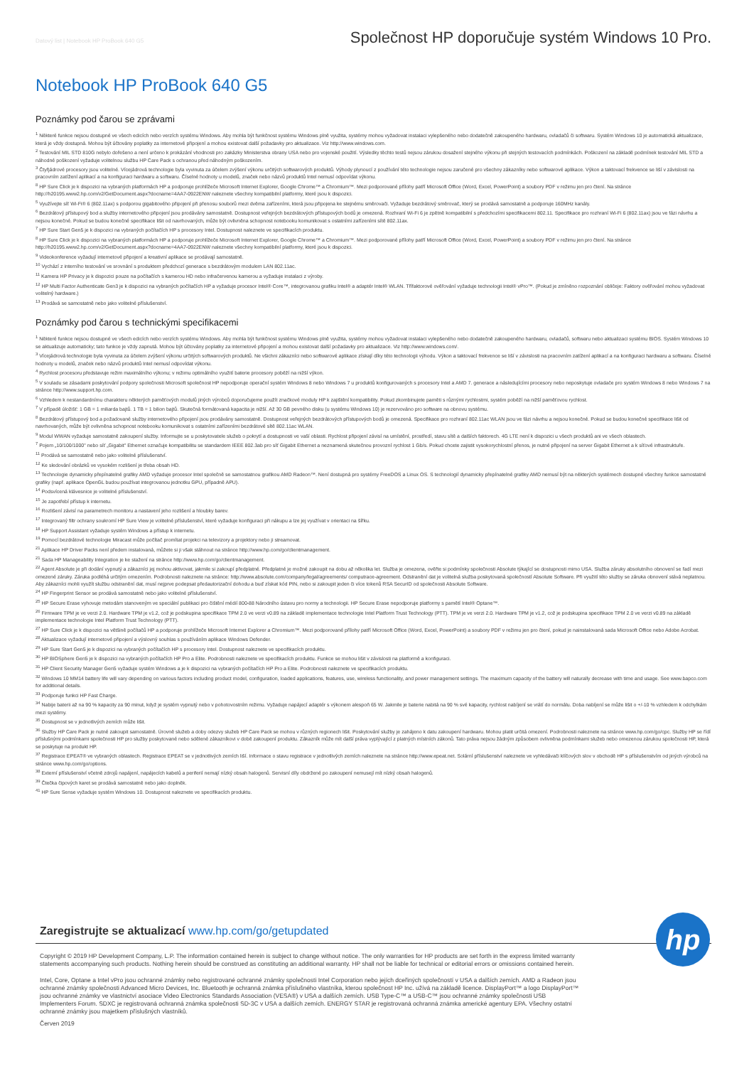Datový list | Notebook HP ProBook 640 G5 Společnost HP doporučuje systém Windows 10 Pro.
Notebook HP ProBook 640 G5
Poznámky pod čarou se zprávami
<sup>1</sup> Některé funkce nejsou dostupné ve všech edicích nebo verzích systému Windows. Aby mohla být funkčnost systému Windows plně využita, systémy mohou vyžadovat instalaci vylepšeného nebo dodatečně zakoupeného hardwaru, ovladačů či softwaru. Systém Windows 10 je automatická aktualizace, která je vždy dostupná. Mohou být účtovány poplatky za internetové připojení a mohou existovat další požadavky pro aktualizace. Viz http://www.windows.com.
<sup>2</sup> Testování MIL STD 810G nebylo dořešeno a není určeno k prokázání vhodnosti pro zakázky Ministerstva obrany USA nebo pro vojenské použití. Výsledky těchto testů nejsou zárukou dosažení stejného výkonu při stejných testovacích podmínkách. Poškození na základě podmínek testování MIL STD a náhodné poškození vyžaduje volitelnou službu HP Care Pack s ochranou před náhodným poškozením.
<sup>3</sup> Čtyřjádrové procesory jsou volitelné. Vícejádrová technologie byla vyvinuta za účelem zvýšení výkonu určitých softwarových produktů. Výhody plynoucí z používání této technologie nejsou zaručené pro všechny zákazníky nebo softwarové aplikace. Výkon a taktovací frekvence se liší v závislosti na pracovním zatížení aplikací a na konfiguraci hardwaru a softwaru. Číselné hodnoty u modelů, značek nebo názvů produktů Intel nemusí odpovídat výkonu.
<sup>8</sup> HP Sure Click je k dispozici na vybraných platformách HP a podporuje prohlížeče Microsoft Internet Explorer, Google Chrome™ a Chromium™. Mezi podporované přílohy patří Microsoft Office (Word, Excel, PowerPoint) a soubory PDF v režimu jen pro čtení. Na stránce http://h20195.www2.hp.com/v2/GetDocument.aspx?docname=4AA7-0922ENW naleznete všechny kompatibilní platformy, které jsou k dispozici.
<sup>5</sup> Využívejte síť Wi-Fi® 6 (802.11ax) s podporou gigabitového připojení při přenosu souborů mezi dvěma zařízeními, která jsou připojena ke stejnému směrovači. Vyžaduje bezdrátový směrovač, který se prodává samostatně a podporuje 160MHz kanály.
<sup>6</sup> Bezdrátový přístupový bod a služby internetového připojení jsou prodávány samostatně. Dostupnost veřejných bezdrátových přístupových bodů je omezená. Rozhraní Wi-Fi 6 je zpětně kompatibilní s předchozími specifikacemi 802.11. Specifikace pro rozhraní Wi-Fi 6 (802.11ax) jsou ve fázi návrhu a nejsou konečné. Pokud se budou konečné specifikace lišit od navrhovaných, může být ovlivněna schopnost notebooku komunikovat s ostatními zařízeními sítě 802.11ax.
<sup>7</sup> HP Sure Start Gen5 je k dispozici na vybraných počítačích HP s procesory Intel. Dostupnost naleznete ve specifikacích produktu.
<sup>8</sup> HP Sure Click je k dispozici na vybraných platformách HP a podporuje prohlížeče Microsoft Internet Explorer, Google Chrome™ a Chromium™. Mezi podporované přílohy patří Microsoft Office (Word, Excel, PowerPoint) a soubory PDF v režimu jen pro čtení. Na stránce http://h20195.www2.hp.com/v2/GetDocument.aspx?docname=4AA7-0922ENW naleznete všechny kompatibilní platformy, které jsou k dispozici.
<sup>9</sup> Videokonference vyžadují internetové připojení a kreativní aplikace se prodávají samostatně.
<sup>10</sup> Vychází z interního testování ve srovnání s produktem předchozí generace s bezdrátovým modulem LAN 802.11ac.
<sup>11</sup> Kamera HP Privacy je k dispozici pouze na počítačích s kamerou HD nebo infračervenou kamerou a vyžaduje instalaci z výroby.
<sup>12</sup> HP Multi Factor Authenticate Gen3 je k dispozici na vybraných počítačích HP a vyžaduje procesor Intel® Core™, integrovanou grafiku Intel® a adaptér Intel® WLAN. Třífaktorové ověřování vyžaduje technologii Intel® vPro™. (Pokud je zmíněno rozpoznání obličeje: Faktory ověřování mohou vyžadovat volitelný hardware.)
<sup>13</sup> Prodává se samostatně nebo jako volitelné příslušenství.
Poznámky pod čarou s technickými specifikacemi
<sup>1</sup> Některé funkce nejsou dostupné ve všech edicích nebo verzích systému Windows. Aby mohla být funkčnost systému Windows plně využita, systémy mohou vyžadovat instalaci vylepšeného nebo dodatečně zakoupeného hardwaru, ovladačů, softwaru nebo aktualizaci systému BIOS. Systém Windows 10 se aktualizuje automaticky; tato funkce je vždy zapnutá. Mohou být účtovány poplatky za internetové připojení a mohou existovat další požadavky pro aktualizace. Viz http://www.windows.com/.
<sup>3</sup> Vícejádrová technologie byla vyvinuta za účelem zvýšení výkonu určitých softwarových produktů. Ne všichni zákazníci nebo softwarové aplikace získají díky této technologii výhodu. Výkon a taktovací frekvence se liší v závislosti na pracovním zatížení aplikací a na konfiguraci hardwaru a softwaru. Číselné hodnoty u modelů, značek nebo názvů produktů Intel nemusí odpovídat výkonu.
<sup>4</sup> Rychlost procesoru představuje režim maximálního výkonu; v režimu optimálního využití baterie procesory poběží na nižší výkon.
<sup>5</sup> V souladu se zásadami poskytování podpory společnosti Microsoft společnost HP nepodporuje operační systém Windows 8 nebo Windows 7 u produktů konfigurovaných s procesory Intel a AMD 7. generace a následujícími procesory nebo neposkytuje ovladače pro systém Windows 8 nebo Windows 7 na stránce http://www.support.hp.com.
<sup>6</sup> Vzhledem k nestandardnímu charakteru některých paměťových modulů jiných výrobců doporučujeme použít značkové moduly HP k zajištění kompatibility. Pokud zkombinujete paměti s různými rychlostmi, systém poběží na nižší paměťovou rychlost.
<sup>7</sup> V případě úložišť: 1 GB = 1 miliarda bajtů. 1 TB = 1 bilion bajtů. Skutečná formátovaná kapacita je nižší. Až 30 GB pevného disku (u systému Windows 10) je rezervováno pro software na obnovu systému.
<sup>8</sup> Bezdrátový přístupový bod a požadované služby internetového připojení jsou prodávány samostatně. Dostupnost veřejných bezdrátových přístupových bodů je omezená. Specifikace pro rozhraní 802.11ac WLAN jsou ve fázi návrhu a nejsou konečné. Pokud se budou konečné specifikace lišit od navrhovaných, může být ovlivněna schopnost notebooku komunikovat s ostatními zařízeními bezdrátové sítě 802.11ac WLAN.
<sup>9</sup> Modul WWAN vyžaduje samostatně zakoupení služby. Informujte se u poskytovatele služeb o pokrytí a dostupnosti ve vaší oblasti. Rychlost připojení závisí na umístění, prostředí, stavu sítě a dalších faktorech. 4G LTE není k dispozici u všech produktů ani ve všech oblastech.
<sup>7</sup> Pojem „10/100/1000" nebo síť „Gigabit" Ethernet označuje kompatibilitu se standardem IEEE 802.3ab pro síť Gigabit Ethernet a neznamená skutečnou provozní rychlost 1 Gb/s. Pokud chcete zajistit vysokorychlostní přenos, je nutné připojení na server Gigabit Ethernet a k síťové infrastruktuře.
<sup>11</sup> Prodává se samostatně nebo jako volitelné příslušenství.
<sup>12</sup> Ke sledování obrázků ve vysokém rozlišení je třeba obsah HD.
<sup>13</sup> Technologie dynamicky přepínatelné grafiky AMD vyžaduje procesor Intel společně se samostatnou grafikou AMD Radeon™. Není dostupná pro systémy FreeDOS a Linux OS. S technologií dynamicky přepínatelné grafiky AMD nemusí být na některých systémech dostupné všechny funkce samostatné grafiky (např. aplikace OpenGL budou používat integrovanou jednotku GPU, případně APU).
<sup>14</sup> Podsvícená klávesnice je volitelné příslušenství.
<sup>15</sup> Je zapotřebí přístup k internetu.
<sup>16</sup> Rozlišení závisí na parametrech monitoru a nastavení jeho rozlišení a hloubky barev.
<sup>17</sup> Integrovaný filtr ochrany soukromí HP Sure View je volitelné příslušenství, které vyžaduje konfiguraci při nákupu a lze jej využívat v orientaci na šířku.
<sup>18</sup> HP Support Assistant vyžaduje systém Windows a přístup k internetu.
<sup>19</sup> Pomocí bezdrátové technologie Miracast může počítač promítat projekci na televizory a projektory nebo ji streamovat.
<sup>21</sup> Aplikace HP Driver Packs není předem instalovaná, můžete si ji však stáhnout na stránce http://www.hp.com/go/clientmanagement.
<sup>21</sup> Sada HP Manageability Integration je ke stažení na stránce http://www.hp.com/go/clientmanagement.
<sup>22</sup> Agent Absolute je při dodání vypnutý a zákazníci jej mohou aktivovat, jakmile si zakoupí předplatné. Předplatné je možné zakoupit na dobu až několika let. Služba je omezena, ověřte si podmínky společnosti Absolute týkající se dostupnosti mimo USA. Služba záruky absolutního obnovení se řadí mezi omezené záruky. Záruka podléhá určitým omezením. Podrobnosti naleznete na stránce: http://www.absolute.com/company/legal/agreements/ computrace-agreement. Odstranění dat je volitelná služba poskytovaná společností Absolute Software. Při využití této služby se záruka obnovení stává neplatnou. Aby zákazníci mohli využít službu odstranění dat, musí nejprve podepsat předautorizační dohodu a buď získat kód PIN, nebo si zakoupit jeden či více tokenů RSA SecurID od společnosti Absolute Software.
<sup>24</sup> HP Fingerprint Sensor se prodává samostatně nebo jako volitelné příslušenství.
<sup>25</sup> HP Secure Erase vyhovuje metodám stanoveným ve speciální publikaci pro čištění médií 800-88 Národního ústavu pro normy a technologii. HP Secure Erase nepodporuje platformy s pamětí Intel® Optane™.
<sup>26</sup> Firmware TPM je ve verzi 2.0. Hardware TPM je v1.2, což je podskupina specifikace TPM 2.0 ve verzi v0.89 na základě implementace technologie Intel Platform Trust Technology (PTT). TPM je ve verzi 2.0. Hardware TPM je v1.2, což je podskupina specifikace TPM 2.0 ve verzi v0.89 na základě implementace technologie Intel Platform Trust Technology (PTT).
<sup>27</sup> HP Sure Click je k dispozici na většině počítačů HP a podporuje prohlížeče Microsoft Internet Explorer a Chromium™. Mezi podporované přílohy patří Microsoft Office (Word, Excel, PowerPoint) a soubory PDF v režimu jen pro čtení, pokud je nainstalovaná sada Microsoft Office nebo Adobe Acrobat.
<sup>28</sup> Aktualizace vyžadují internetové připojení a výslovný souhlas s používáním aplikace Windows Defender.
<sup>29</sup> HP Sure Start Gen5 je k dispozici na vybraných počítačích HP s procesory Intel. Dostupnost naleznete ve specifikacích produktu.
<sup>30</sup> HP BIOSphere Gen5 je k dispozici na vybraných počítačích HP Pro a Elite. Podrobnosti naleznete ve specifikacích produktu. Funkce se mohou lišit v závislosti na platformě a konfiguraci.
<sup>31</sup> HP Client Security Manager Gen5 vyžaduje systém Windows a je k dispozici na vybraných počítačích HP Pro a Elite. Podrobnosti naleznete ve specifikacích produktu.
<sup>32</sup> Windows 10 MM14 battery life will vary depending on various factors including product model, configuration, loaded applications, features, use, wireless functionality, and power management settings. The maximum capacity of the battery will naturally decrease with time and usage. See www.bapco.com for additional details.
<sup>33</sup> Podporuje funkci HP Fast Charge.
<sup>34</sup> Nabije baterii až na 90 % kapacity za 90 minut, když je systém vypnutý nebo v pohotovostním režimu. Vyžaduje napájecí adaptér s výkonem alespoň 65 W. Jakmile je baterie nabitá na 90 % své kapacity, rychlost nabíjení se vrátí do normálu. Doba nabíjení se může lišit o +/-10 % vzhledem k odchylkám mezi systémy.
<sup>35</sup> Dostupnost se v jednotlivých zemích může lišit.
<sup>36</sup> Služby HP Care Pack je nutné zakoupit samostatně. Úrovně služeb a doby odezvy služeb HP Care Pack se mohou v různých regionech lišit. Poskytování služby je zahájeno k datu zakoupení hardwaru. Mohou platit určitá omezení. Podrobnosti naleznete na stránce www.hp.com/go/cpc. Služby HP se řídí příslušnými podmínkami společnosti HP pro služby poskytované nebo sdělené zákazníkovi v době zakoupení produktu. Zákazník může mít další práva vyplývající z platných místních zákonů. Tato práva nejsou žádným způsobem ovlivněna podmínkami služeb nebo omezenou zárukou společnosti HP, která se poskytuje na produkt HP.
<sup>37</sup> Registrace EPEAT® ve vybraných oblastech. Registrace EPEAT se v jednotlivých zemích liší. Informace o stavu registrace v jednotlivých zemích naleznete na stránce http://www.epeat.net. Solární příslušenství naleznete ve vyhledávači klíčových slov v obchodě HP s příslušenstvím od jiných výrobců na stránce www.hp.com/go/options.
<sup>38</sup> Externí příslušenství včetně zdrojů napájení, napájecích kabelů a periferií nemají nízký obsah halogenů. Servisní díly obdržené po zakoupení nemusejí mít nízký obsah halogenů.
<sup>39</sup> Čtečka čipových karet se prodává samostatně nebo jako doplněk.
<sup>41</sup> HP Sure Sense vyžaduje systém Windows 10. Dostupnost naleznete ve specifikacích produktu.
Zaregistrujte se aktualizací www.hp.com/go/getupdated
Copyright © 2019 HP Development Company, L.P. The information contained herein is subject to change without notice. The only warranties for HP products are set forth in the express limited warranty statements accompanying such products. Nothing herein should be construed as constituting an additional warranty. HP shall not be liable for technical or editorial errors or omissions contained herein.
Intel, Core, Optane a Intel vPro jsou ochranné známky nebo registrované ochranné známky společnosti Intel Corporation nebo jejích dceřiných společností v USA a dalších zemích. AMD a Radeon jsou ochranné známky společnosti Advanced Micro Devices, Inc. Bluetooth je ochranná známka příslušného vlastníka, kterou společnost HP Inc. užívá na základě licence. DisplayPort™ a logo DisplayPort™ jsou ochranné známky ve vlastnictví asociace Video Electronics Standards Association (VESA®) v USA a dalších zemích. USB Type-C™ a USB-C™ jsou ochranné známky společnosti USB Implementers Forum. SDXC je registrovaná ochranná známka společnosti SD-3C v USA a dalších zemích. ENERGY STAR je registrovaná ochranná známka americké agentury EPA. Všechny ostatní ochranné známky jsou majetkem příslušných vlastníků.
Červen 2019
hp